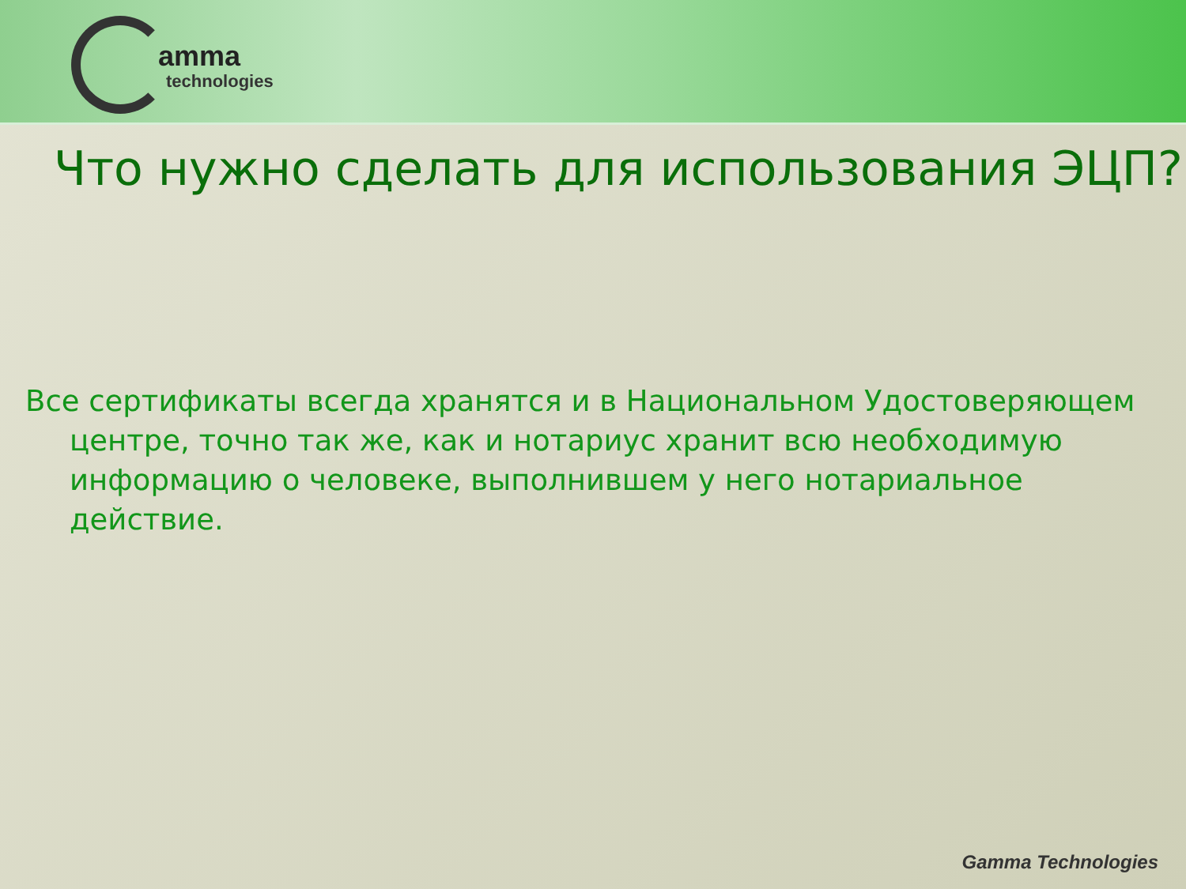amma
technologies
Что нужно сделать для использования ЭЦП?
Все сертификаты всегда хранятся и в Национальном Удостоверяющем центре, точно так же, как и нотариус хранит всю необходимую информацию о человеке, выполнившем у него нотариальное действие.
Gamma Technologies